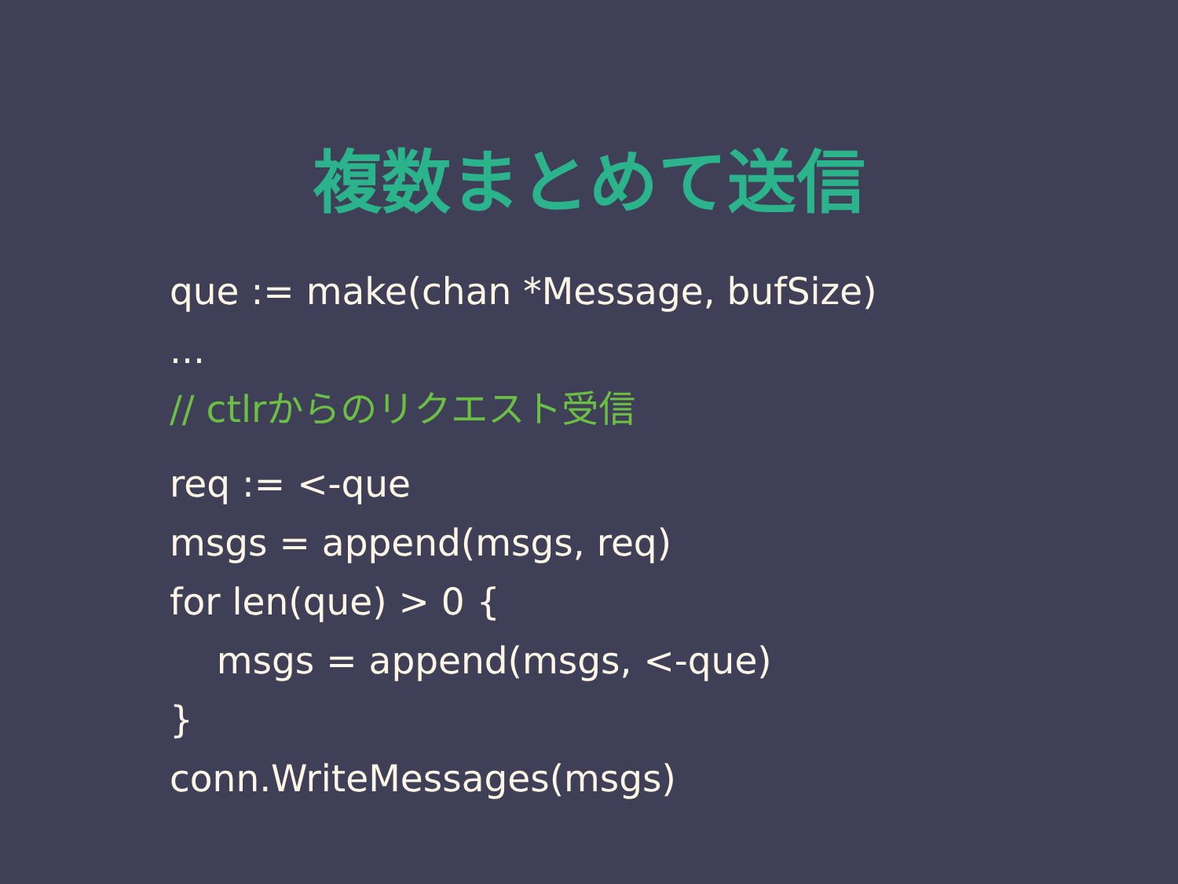複数まとめて送信
que := make(chan *Message, bufSize)
...
// ctlrからのリクエスト受信
req := <-que
msgs = append(msgs, req)
for len(que) > 0 {
msgs = append(msgs, <-que)
}
conn.WriteMessages(msgs)